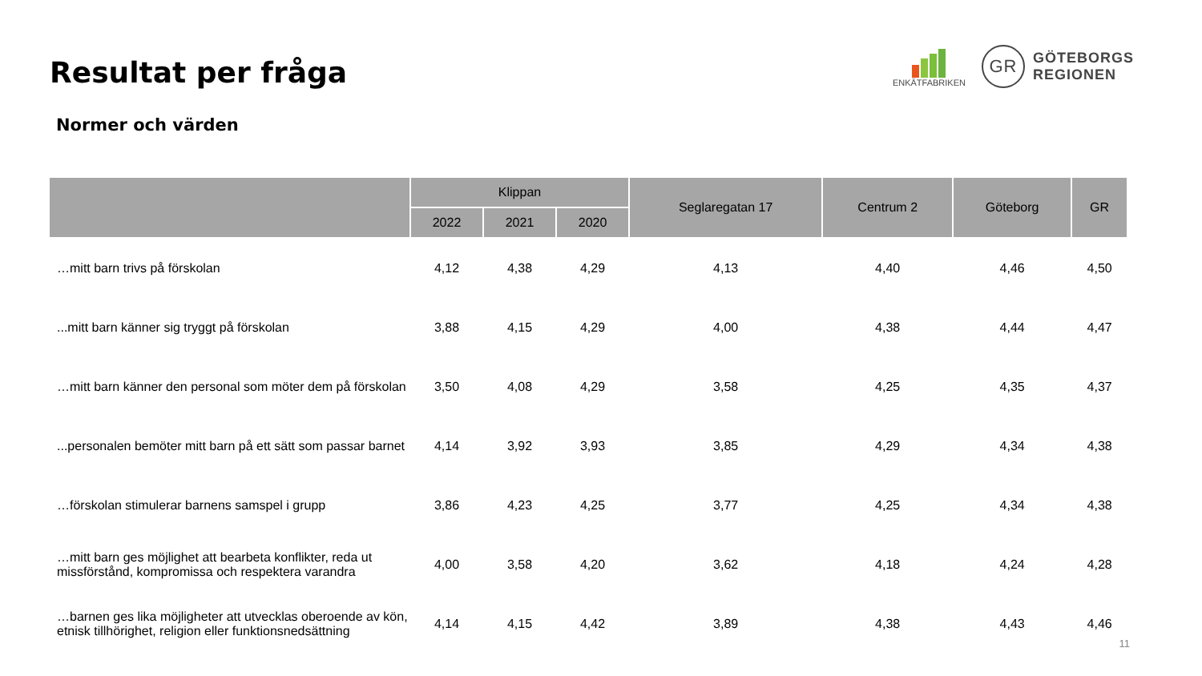Resultat per fråga
ENKÄTFABRIKEN
GR
GÖTEBORGS
REGIONEN
Normer och värden
| | Klippan | | | Seglaregatan 17 | Centrum 2 | Göteborg | GR |
| --- | --- | --- | --- | --- | --- | --- | --- |
| | 2022 | 2021 | 2020 | | | | |
| …mitt barn trivs på förskolan | 4,12 | 4,38 | 4,29 | 4,13 | 4,40 | 4,46 | 4,50 |
| ...mitt barn känner sig tryggt på förskolan | 3,88 | 4,15 | 4,29 | 4,00 | 4,38 | 4,44 | 4,47 |
| …mitt barn känner den personal som möter dem på förskolan | 3,50 | 4,08 | 4,29 | 3,58 | 4,25 | 4,35 | 4,37 |
| ...personalen bemöter mitt barn på ett sätt som passar barnet | 4,14 | 3,92 | 3,93 | 3,85 | 4,29 | 4,34 | 4,38 |
| …förskolan stimulerar barnens samspel i grupp | 3,86 | 4,23 | 4,25 | 3,77 | 4,25 | 4,34 | 4,38 |
| …mitt barn ges möjlighet att bearbeta konflikter, reda ut missförstånd, kompromissa och respektera varandra | 4,00 | 3,58 | 4,20 | 3,62 | 4,18 | 4,24 | 4,28 |
| …barnen ges lika möjligheter att utvecklas oberoende av kön, etnisk tillhörighet, religion eller funktionsnedsättning | 4,14 | 4,15 | 4,42 | 3,89 | 4,38 | 4,43 | 4,46 |
11